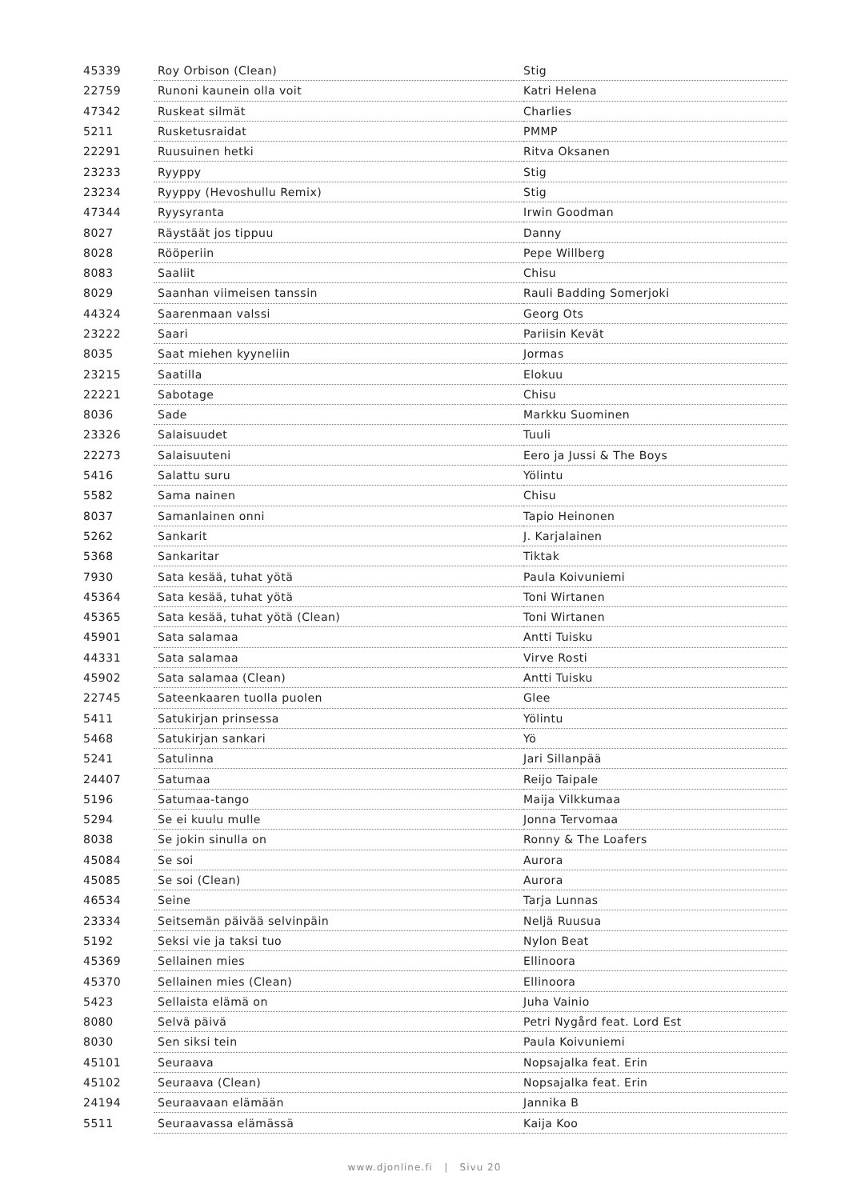| 45339 | Roy Orbison (Clean) | Stig |
| 22759 | Runoni kaunein olla voit | Katri Helena |
| 47342 | Ruskeat silmät | Charlies |
| 5211 | Rusketusraidat | PMMP |
| 22291 | Ruusuinen hetki | Ritva Oksanen |
| 23233 | Ryyppy | Stig |
| 23234 | Ryyppy (Hevoshullu Remix) | Stig |
| 47344 | Ryysyranta | Irwin Goodman |
| 8027 | Räystäät jos tippuu | Danny |
| 8028 | Rööperiin | Pepe Willberg |
| 8083 | Saaliit | Chisu |
| 8029 | Saanhan viimeisen tanssin | Rauli Badding Somerjoki |
| 44324 | Saarenmaan valssi | Georg Ots |
| 23222 | Saari | Pariisin Kevät |
| 8035 | Saat miehen kyyneliin | Jormas |
| 23215 | Saatilla | Elokuu |
| 22221 | Sabotage | Chisu |
| 8036 | Sade | Markku Suominen |
| 23326 | Salaisuudet | Tuuli |
| 22273 | Salaisuuteni | Eero ja Jussi & The Boys |
| 5416 | Salattu suru | Yölintu |
| 5582 | Sama nainen | Chisu |
| 8037 | Samanlainen onni | Tapio Heinonen |
| 5262 | Sankarit | J. Karjalainen |
| 5368 | Sankaritar | Tiktak |
| 7930 | Sata kesää, tuhat yötä | Paula Koivuniemi |
| 45364 | Sata kesää, tuhat yötä | Toni Wirtanen |
| 45365 | Sata kesää, tuhat yötä (Clean) | Toni Wirtanen |
| 45901 | Sata salamaa | Antti Tuisku |
| 44331 | Sata salamaa | Virve Rosti |
| 45902 | Sata salamaa (Clean) | Antti Tuisku |
| 22745 | Sateenkaaren tuolla puolen | Glee |
| 5411 | Satukirjan prinsessa | Yölintu |
| 5468 | Satukirjan sankari | Yö |
| 5241 | Satulinna | Jari Sillanpää |
| 24407 | Satumaa | Reijo Taipale |
| 5196 | Satumaa-tango | Maija Vilkkumaa |
| 5294 | Se ei kuulu mulle | Jonna Tervomaa |
| 8038 | Se jokin sinulla on | Ronny & The Loafers |
| 45084 | Se soi | Aurora |
| 45085 | Se soi (Clean) | Aurora |
| 46534 | Seine | Tarja Lunnas |
| 23334 | Seitsemän päivää selvinpäin | Neljä Ruusua |
| 5192 | Seksi vie ja taksi tuo | Nylon Beat |
| 45369 | Sellainen mies | Ellinoora |
| 45370 | Sellainen mies (Clean) | Ellinoora |
| 5423 | Sellaista elämä on | Juha Vainio |
| 8080 | Selvä päivä | Petri Nygård feat. Lord Est |
| 8030 | Sen siksi tein | Paula Koivuniemi |
| 45101 | Seuraava | Nopsajalka feat. Erin |
| 45102 | Seuraava (Clean) | Nopsajalka feat. Erin |
| 24194 | Seuraavaan elämään | Jannika B |
| 5511 | Seuraavassa elämässä | Kaija Koo |
www.djonline.fi | Sivu 20